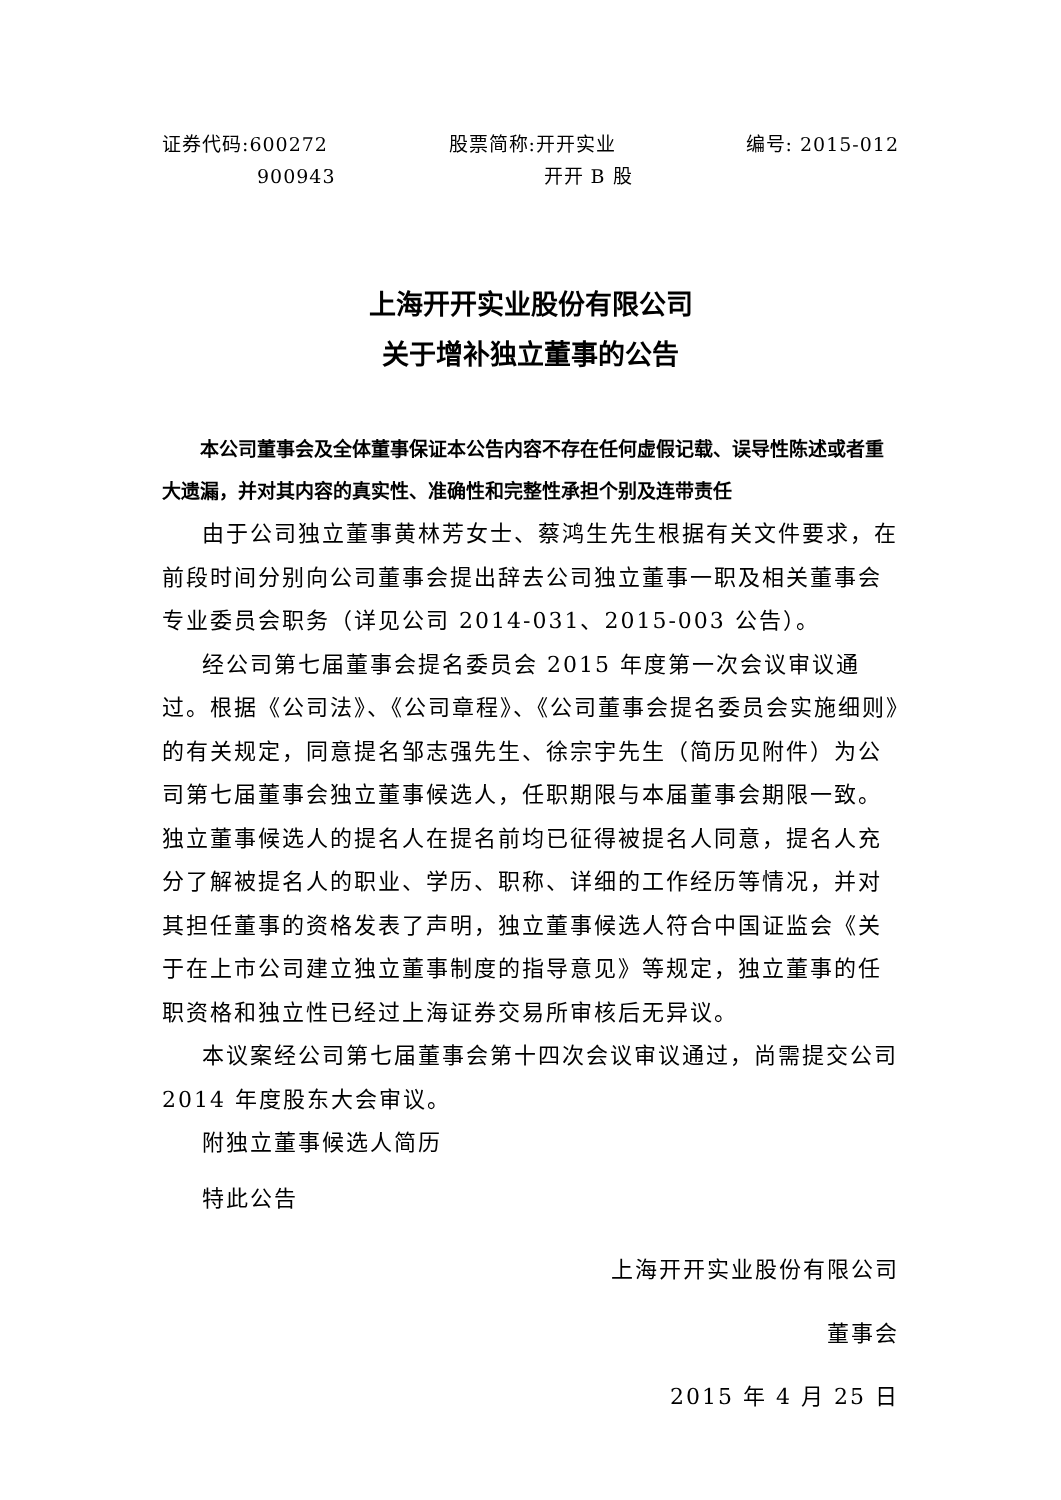证券代码:600272
900943
股票简称:开开实业
开开 B 股
编号: 2015-012
上海开开实业股份有限公司
关于增补独立董事的公告
本公司董事会及全体董事保证本公告内容不存在任何虚假记载、误导性陈述或者重大遗漏，并对其内容的真实性、准确性和完整性承担个别及连带责任
由于公司独立董事黄林芳女士、蔡鸿生先生根据有关文件要求，在前段时间分别向公司董事会提出辞去公司独立董事一职及相关董事会专业委员会职务（详见公司 2014-031、2015-003 公告）。
经公司第七届董事会提名委员会 2015 年度第一次会议审议通过。根据《公司法》、《公司章程》、《公司董事会提名委员会实施细则》的有关规定，同意提名邹志强先生、徐宗宇先生（简历见附件）为公司第七届董事会独立董事候选人，任职期限与本届董事会期限一致。独立董事候选人的提名人在提名前均已征得被提名人同意，提名人充分了解被提名人的职业、学历、职称、详细的工作经历等情况，并对其担任董事的资格发表了声明，独立董事候选人符合中国证监会《关于在上市公司建立独立董事制度的指导意见》等规定，独立董事的任职资格和独立性已经过上海证券交易所审核后无异议。
本议案经公司第七届董事会第十四次会议审议通过，尚需提交公司 2014 年度股东大会审议。
附独立董事候选人简历
特此公告
上海开开实业股份有限公司
董事会
2015 年 4 月 25 日